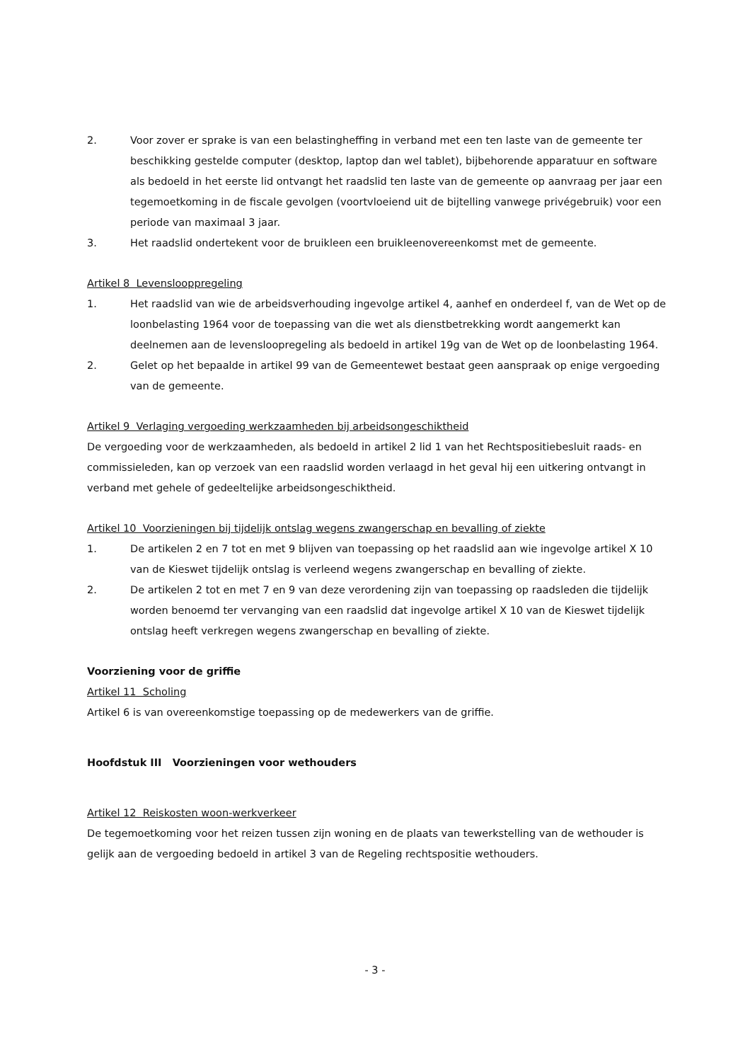2. Voor zover er sprake is van een belastingheffing in verband met een ten laste van de gemeente ter beschikking gestelde computer (desktop, laptop dan wel tablet), bijbehorende apparatuur en software als bedoeld in het eerste lid ontvangt het raadslid ten laste van de gemeente op aanvraag per jaar een tegemoetkoming in de fiscale gevolgen (voortvloeiend uit de bijtelling vanwege privégebruik) voor een periode van maximaal 3 jaar.
3. Het raadslid ondertekent voor de bruikleen een bruikleenovereenkomst met de gemeente.
Artikel 8 Levenslooppregeling
1. Het raadslid van wie de arbeidsverhouding ingevolge artikel 4, aanhef en onderdeel f, van de Wet op de loonbelasting 1964 voor de toepassing van die wet als dienstbetrekking wordt aangemerkt kan deelnemen aan de levensloopregeling als bedoeld in artikel 19g van de Wet op de loonbelasting 1964.
2. Gelet op het bepaalde in artikel 99 van de Gemeentewet bestaat geen aanspraak op enige vergoeding van de gemeente.
Artikel 9 Verlaging vergoeding werkzaamheden bij arbeidsongeschiktheid
De vergoeding voor de werkzaamheden, als bedoeld in artikel 2 lid 1 van het Rechtspositiebesluit raads- en commissieleden, kan op verzoek van een raadslid worden verlaagd in het geval hij een uitkering ontvangt in verband met gehele of gedeeltelijke arbeidsongeschiktheid.
Artikel 10 Voorzieningen bij tijdelijk ontslag wegens zwangerschap en bevalling of ziekte
1. De artikelen 2 en 7 tot en met 9 blijven van toepassing op het raadslid aan wie ingevolge artikel X 10 van de Kieswet tijdelijk ontslag is verleend wegens zwangerschap en bevalling of ziekte.
2. De artikelen 2 tot en met 7 en 9 van deze verordening zijn van toepassing op raadsleden die tijdelijk worden benoemd ter vervanging van een raadslid dat ingevolge artikel X 10 van de Kieswet tijdelijk ontslag heeft verkregen wegens zwangerschap en bevalling of ziekte.
Voorziening voor de griffie
Artikel 11 Scholing
Artikel 6 is van overeenkomstige toepassing op de medewerkers van de griffie.
Hoofdstuk III Voorzieningen voor wethouders
Artikel 12 Reiskosten woon-werkverkeer
De tegemoetkoming voor het reizen tussen zijn woning en de plaats van tewerkstelling van de wethouder is gelijk aan de vergoeding bedoeld in artikel 3 van de Regeling rechtspositie wethouders.
- 3 -